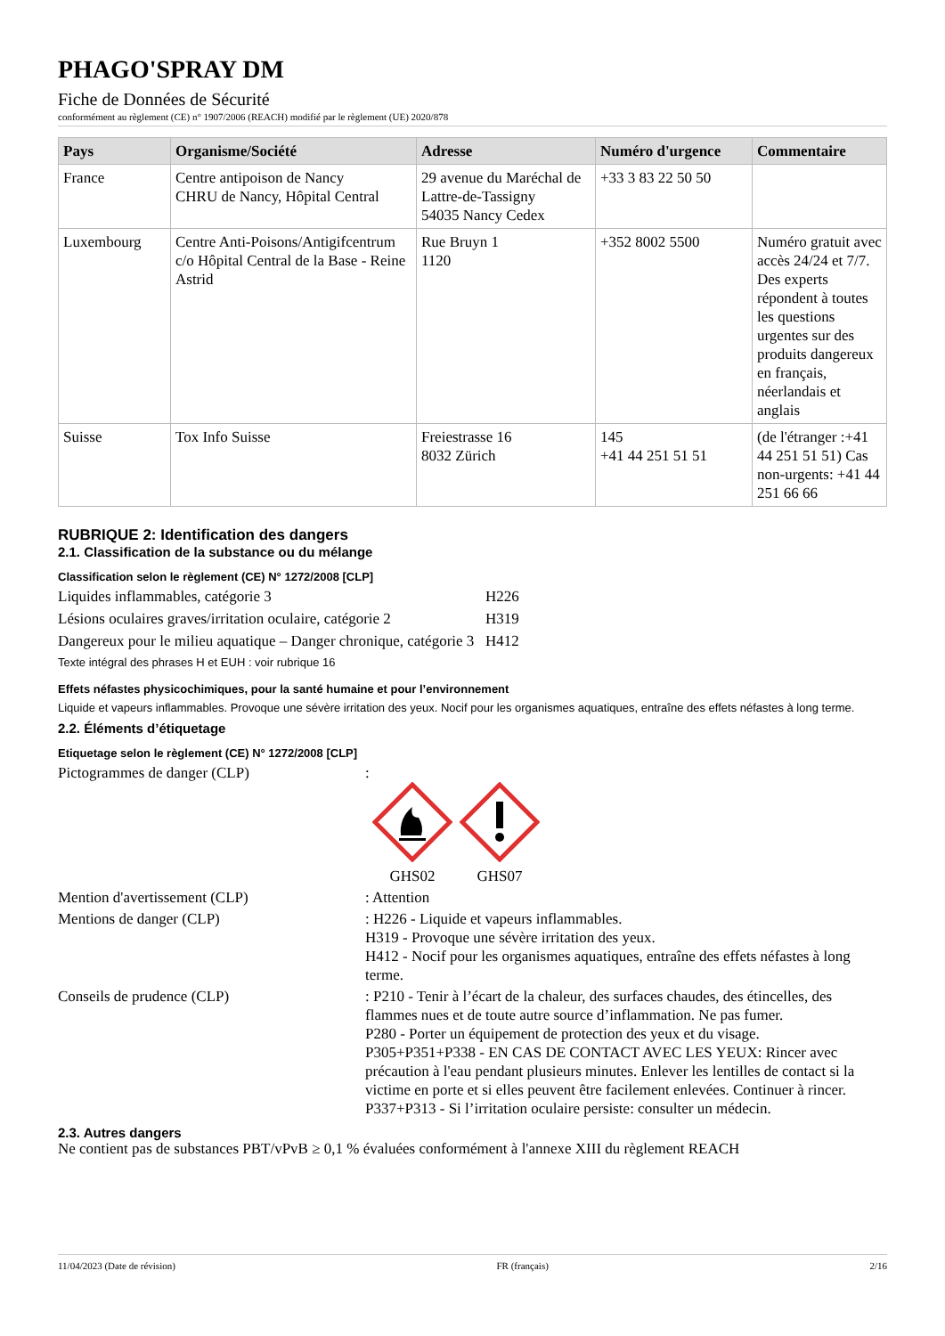PHAGO'SPRAY DM
Fiche de Données de Sécurité
conformément au règlement (CE) n° 1907/2006 (REACH) modifié par le règlement (UE) 2020/878
| Pays | Organisme/Société | Adresse | Numéro d'urgence | Commentaire |
| --- | --- | --- | --- | --- |
| France | Centre antipoison de Nancy CHRU de Nancy, Hôpital Central | 29 avenue du Maréchal de Lattre-de-Tassigny 54035 Nancy Cedex | +33 3 83 22 50 50 | |
| Luxembourg | Centre Anti-Poisons/Antigifcentrum c/o Hôpital Central de la Base - Reine Astrid | Rue Bruyn 1 1120 | +352 8002 5500 | Numéro gratuit avec accès 24/24 et 7/7. Des experts répondent à toutes les questions urgentes sur des produits dangereux en français, néerlandais et anglais |
| Suisse | Tox Info Suisse | Freiestrasse 16 8032 Zürich | 145 +41 44 251 51 51 | (de l'étranger :+41 44 251 51 51) Cas non-urgents: +41 44 251 66 66 |
RUBRIQUE 2: Identification des dangers
2.1. Classification de la substance ou du mélange
Classification selon le règlement (CE) N° 1272/2008 [CLP]
Liquides inflammables, catégorie 3 H226
Lésions oculaires graves/irritation oculaire, catégorie 2
H319
Dangereux pour le milieu aquatique – Danger chronique, catégorie 3
H412
Texte intégral des phrases H et EUH : voir rubrique 16
Effets néfastes physicochimiques, pour la santé humaine et pour l’environnement
Liquide et vapeurs inflammables. Provoque une sévère irritation des yeux. Nocif pour les organismes aquatiques, entraîne des effets néfastes à long terme.
2.2. Éléments d’étiquetage
Etiquetage selon le règlement (CE) N° 1272/2008 [CLP]
Pictogrammes de danger (CLP) :
GHS02
GHS07
Mention d'avertissement (CLP) : Attention
Mentions de danger (CLP) : H226 - Liquide et vapeurs inflammables.
H319 - Provoque une sévère irritation des yeux.
H412 - Nocif pour les organismes aquatiques, entraîne des effets néfastes à long terme.
Conseils de prudence (CLP) : P210 - Tenir à l’écart de la chaleur, des surfaces chaudes, des étincelles, des flammes nues et de toute autre source d’inflammation. Ne pas fumer.
P280 - Porter un équipement de protection des yeux et du visage.
P305+P351+P338 - EN CAS DE CONTACT AVEC LES YEUX: Rincer avec précaution à l'eau pendant plusieurs minutes. Enlever les lentilles de contact si la victime en porte et si elles peuvent être facilement enlevées. Continuer à rincer.
P337+P313 - Si l’irritation oculaire persiste: consulter un médecin.
2.3. Autres dangers
Ne contient pas de substances PBT/vPvB ≥ 0,1 % évaluées conformément à l'annexe XIII du règlement REACH
11/04/2023 (Date de révision) FR (français) 2/16